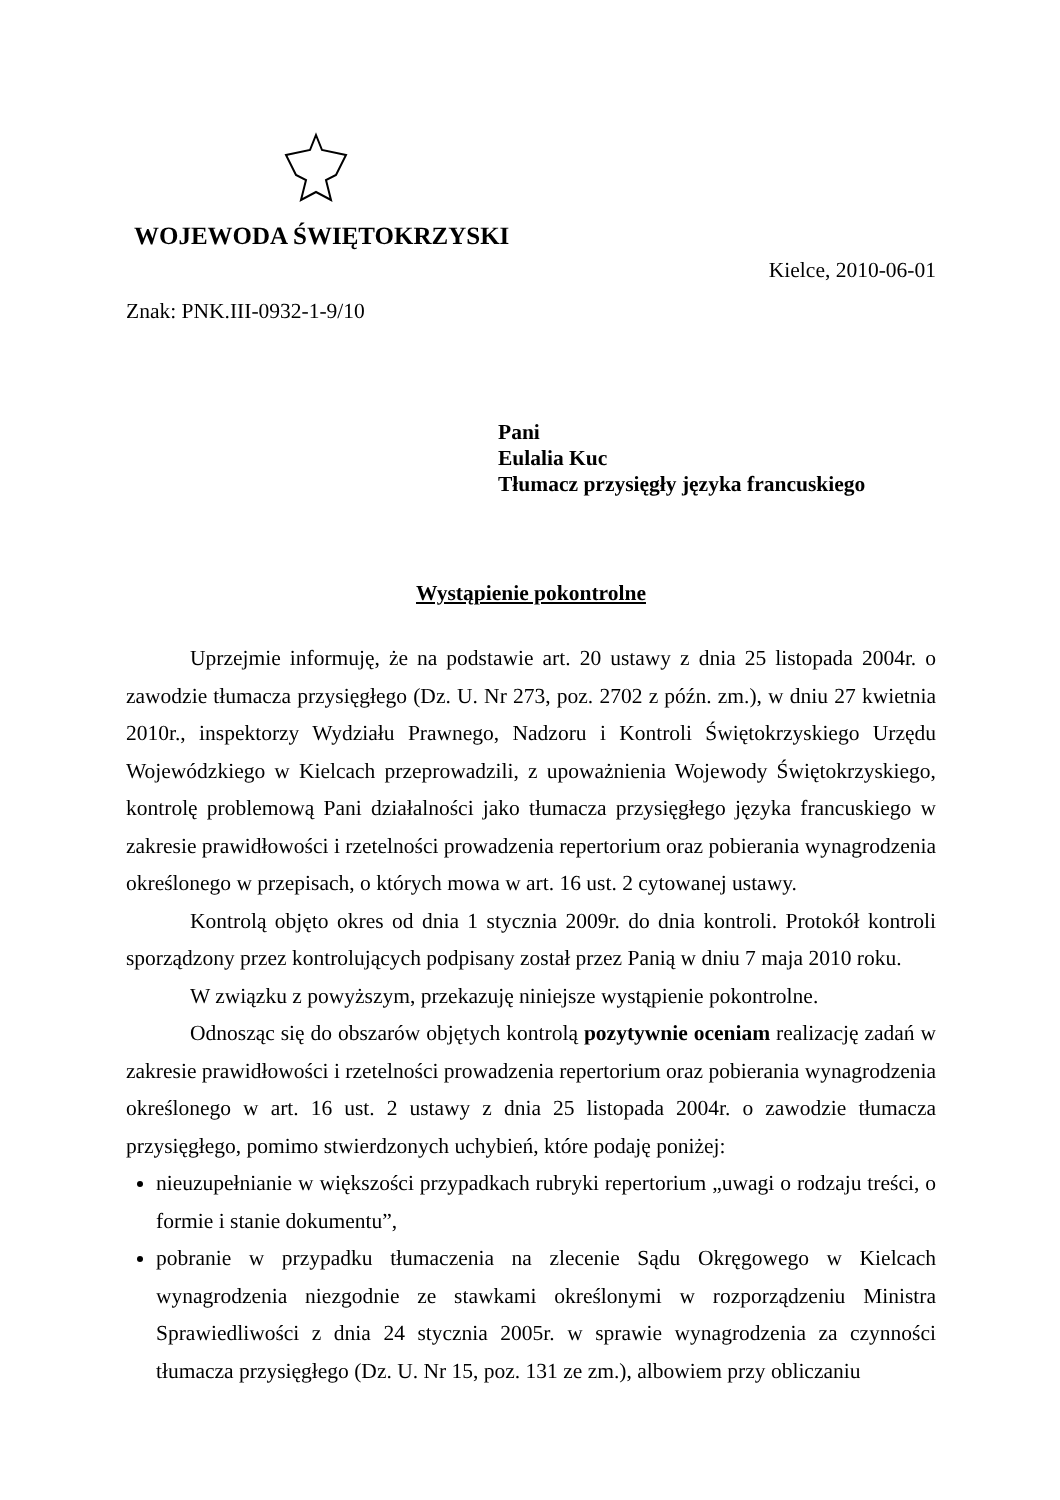WOJEWODA ŚWIĘTOKRZYSKI
Kielce, 2010-06-01
Znak: PNK.III-0932-1-9/10
Pani
Eulalia Kuc
Tłumacz przysięgły języka francuskiego
Wystąpienie pokontrolne
Uprzejmie informuję, że na podstawie art. 20 ustawy z dnia 25 listopada 2004r. o zawodzie tłumacza przysięgłego (Dz. U. Nr 273, poz. 2702 z późn. zm.), w dniu 27 kwietnia 2010r., inspektorzy Wydziału Prawnego, Nadzoru i Kontroli Świętokrzyskiego Urzędu Wojewódzkiego w Kielcach przeprowadzili, z upoważnienia Wojewody Świętokrzyskiego, kontrolę problemową Pani działalności jako tłumacza przysięgłego języka francuskiego w zakresie prawidłowości i rzetelności prowadzenia repertorium oraz pobierania wynagrodzenia określonego w przepisach, o których mowa w art. 16 ust. 2 cytowanej ustawy.
Kontrolą objęto okres od dnia 1 stycznia 2009r. do dnia kontroli. Protokół kontroli sporządzony przez kontrolujących podpisany został przez Panią w dniu 7 maja 2010 roku.
W związku z powyższym, przekazuję niniejsze wystąpienie pokontrolne.
Odnosząc się do obszarów objętych kontrolą pozytywnie oceniam realizację zadań w zakresie prawidłowości i rzetelności prowadzenia repertorium oraz pobierania wynagrodzenia określonego w art. 16 ust. 2 ustawy z dnia 25 listopada 2004r. o zawodzie tłumacza przysięgłego, pomimo stwierdzonych uchybień, które podaję poniżej:
nieuzupełnianie w większości przypadkach rubryki repertorium „uwagi o rodzaju treści, o formie i stanie dokumentu”,
pobranie w przypadku tłumaczenia na zlecenie Sądu Okręgowego w Kielcach wynagrodzenia niezgodnie ze stawkami określonymi w rozporządzeniu Ministra Sprawiedliwości z dnia 24 stycznia 2005r. w sprawie wynagrodzenia za czynności tłumacza przysięgłego (Dz. U. Nr 15, poz. 131 ze zm.), albowiem przy obliczaniu